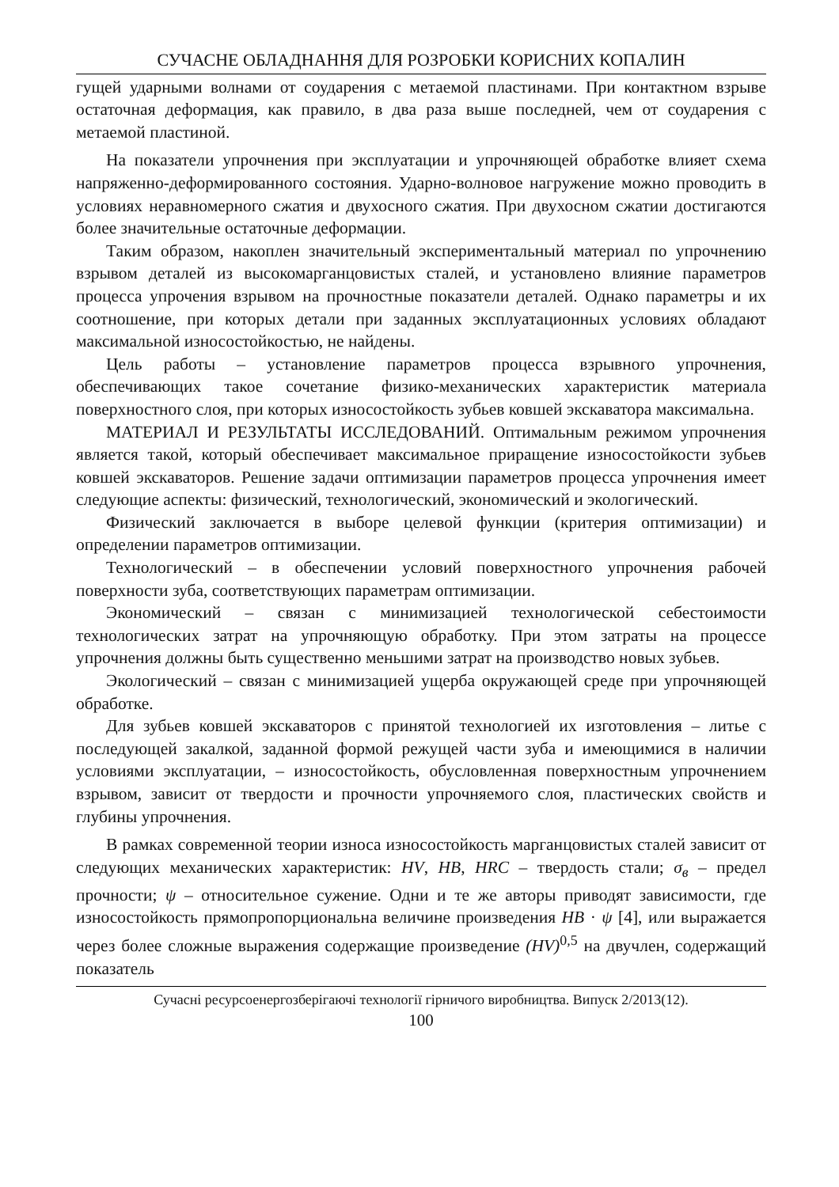СУЧАСНЕ ОБЛАДНАННЯ ДЛЯ РОЗРОБКИ КОРИСНИХ КОПАЛИН
гущей ударными волнами от соударения с метаемой пластинами. При контактном взрыве остаточная деформация, как правило, в два раза выше последней, чем от соударения с метаемой пластиной.
На показатели упрочнения при эксплуатации и упрочняющей обработке влияет схема напряженно-деформированного состояния. Ударно-волновое нагружение можно проводить в условиях неравномерного сжатия и двухосного сжатия. При двухосном сжатии достигаются более значительные остаточные деформации.
Таким образом, накоплен значительный экспериментальный материал по упрочнению взрывом деталей из высокомарганцовистых сталей, и установлено влияние параметров процесса упрочения взрывом на прочностные показатели деталей. Однако параметры и их соотношение, при которых детали при заданных эксплуатационных условиях обладают максимальной износостойкостью, не найдены.
Цель работы – установление параметров процесса взрывного упрочнения, обеспечивающих такое сочетание физико-механических характеристик материала поверхностного слоя, при которых износостойкость зубьев ковшей экскаватора максимальна.
МАТЕРИАЛ И РЕЗУЛЬТАТЫ ИССЛЕДОВАНИЙ. Оптимальным режимом упрочнения является такой, который обеспечивает максимальное приращение износостойкости зубьев ковшей экскаваторов. Решение задачи оптимизации параметров процесса упрочнения имеет следующие аспекты: физический, технологический, экономический и экологический.
Физический заключается в выборе целевой функции (критерия оптимизации) и определении параметров оптимизации.
Технологический – в обеспечении условий поверхностного упрочнения рабочей поверхности зуба, соответствующих параметрам оптимизации.
Экономический – связан с минимизацией технологической себестоимости технологических затрат на упрочняющую обработку. При этом затраты на процессе упрочнения должны быть существенно меньшими затрат на производство новых зубьев.
Экологический – связан с минимизацией ущерба окружающей среде при упрочняющей обработке.
Для зубьев ковшей экскаваторов с принятой технологией их изготовления – литье с последующей закалкой, заданной формой режущей части зуба и имеющимися в наличии условиями эксплуатации, – износостойкость, обусловленная поверхностным упрочнением взрывом, зависит от твердости и прочности упрочняемого слоя, пластических свойств и глубины упрочнения.
В рамках современной теории износа износостойкость марганцовистых сталей зависит от следующих механических характеристик: HV, HB, HRC – твердость стали; σ<sub>в</sub> – предел прочности; ψ – относительное сужение. Одни и те же авторы приводят зависимости, где износостойкость прямопропорциональна величине произведения HB · ψ [4], или выражается через более сложные выражения содержащие произведение (HV)<sup>0,5</sup> на двучлен, содержащий показатель
Сучасні ресурсоенергозберігаючі технології гірничого виробництва. Випуск 2/2013(12).
100